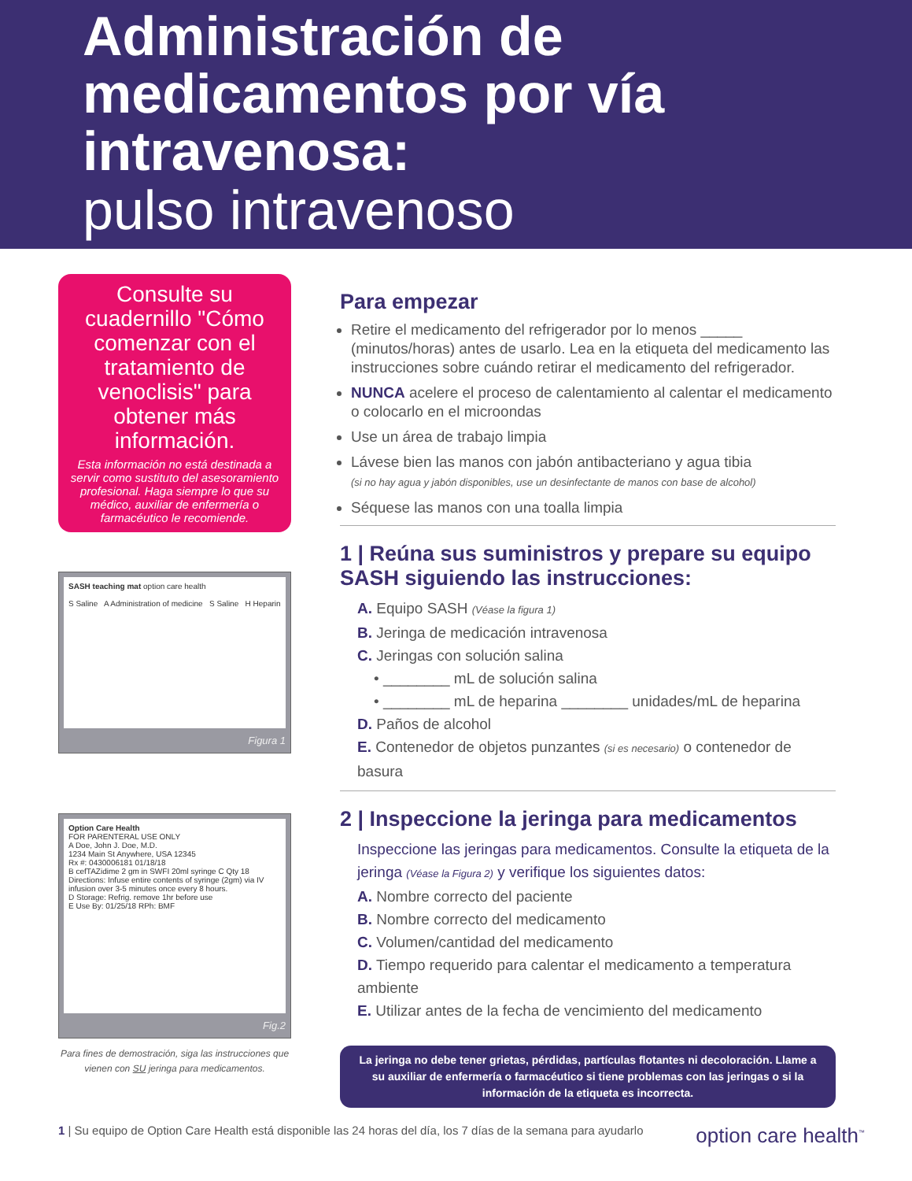Administración de medicamentos por vía intravenosa:
pulso intravenoso
Consulte su cuadernillo "Cómo comenzar con el tratamiento de venoclisis" para obtener más información.
Esta información no está destinada a servir como sustituto del asesoramiento profesional. Haga siempre lo que su médico, auxiliar de enfermería o farmacéutico le recomiende.
SASH teaching mat option care health
S Saline A Administration of medicine S Saline H Heparin
Figura 1
Option Care Health
FOR PARENTERAL USE ONLY
A Doe, John J. Doe, M.D.
1234 Main St Anywhere, USA 12345
Rx #: 0430006181 01/18/18
B cefTAZidime 2 gm in SWFI 20ml syringe C Qty 18
Directions: Infuse entire contents of syringe (2gm) via IV infusion over 3-5 minutes once every 8 hours.
D Storage: Refrig. remove 1hr before use
E Use By: 01/25/18 RPh: BMF
Fig.2
Para fines de demostración, siga las instrucciones que vienen con SU jeringa para medicamentos.
Para empezar
Retire el medicamento del refrigerador por lo menos _____ (minutos/horas) antes de usarlo. Lea en la etiqueta del medicamento las instrucciones sobre cuándo retirar el medicamento del refrigerador.
NUNCA acelere el proceso de calentamiento al calentar el medicamento o colocarlo en el microondas
Use un área de trabajo limpia
Lávese bien las manos con jabón antibacteriano y agua tibia
(si no hay agua y jabón disponibles, use un desinfectante de manos con base de alcohol)
Séquese las manos con una toalla limpia
1 | Reúna sus suministros y prepare su equipo SASH siguiendo las instrucciones:
A. Equipo SASH (Véase la figura 1)
B. Jeringa de medicación intravenosa
C. Jeringas con solución salina
• ________ mL de solución salina
• ________ mL de heparina ________ unidades/mL de heparina
D. Paños de alcohol
E. Contenedor de objetos punzantes (si es necesario) o contenedor de basura
2 | Inspeccione la jeringa para medicamentos
Inspeccione las jeringas para medicamentos. Consulte la etiqueta de la jeringa (Véase la Figura 2) y verifique los siguientes datos:
A. Nombre correcto del paciente
B. Nombre correcto del medicamento
C. Volumen/cantidad del medicamento
D. Tiempo requerido para calentar el medicamento a temperatura ambiente
E. Utilizar antes de la fecha de vencimiento del medicamento
La jeringa no debe tener grietas, pérdidas, partículas flotantes ni decoloración. Llame a su auxiliar de enfermería o farmacéutico si tiene problemas con las jeringas o si la información de la etiqueta es incorrecta.
1 | Su equipo de Option Care Health está disponible las 24 horas del día, los 7 días de la semana para ayudarlo option care health<sup>™</sup>